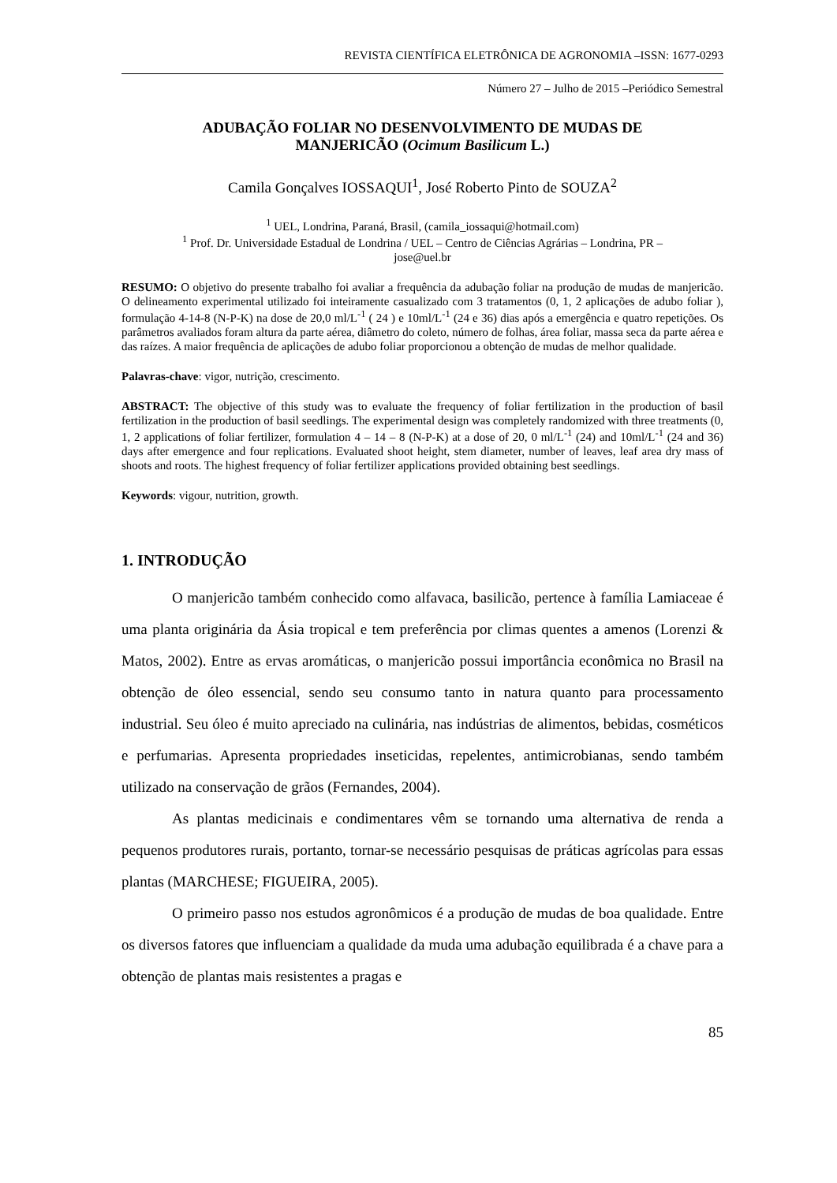REVISTA CIENTÍFICA ELETRÔNICA DE AGRONOMIA –ISSN: 1677-0293
Número 27 – Julho de 2015 –Periódico Semestral
ADUBAÇÃO FOLIAR NO DESENVOLVIMENTO DE MUDAS DE
MANJERICÃO (Ocimum Basilicum L.)
Camila Gonçalves IOSSAQUI<sup>1</sup>, José Roberto Pinto de SOUZA<sup>2</sup>
<sup>1</sup> UEL, Londrina, Paraná, Brasil, (camila_iossaqui@hotmail.com)
<sup>1</sup> Prof. Dr. Universidade Estadual de Londrina / UEL – Centro de Ciências Agrárias – Londrina, PR –
jose@uel.br
RESUMO: O objetivo do presente trabalho foi avaliar a frequência da adubação foliar na produção de mudas de manjericão. O delineamento experimental utilizado foi inteiramente casualizado com 3 tratamentos (0, 1, 2 aplicações de adubo foliar ), formulação 4-14-8 (N-P-K) na dose de 20,0 ml/L<sup>-1</sup> ( 24 ) e 10ml/L<sup>-1</sup> (24 e 36) dias após a emergência e quatro repetições. Os parâmetros avaliados foram altura da parte aérea, diâmetro do coleto, número de folhas, área foliar, massa seca da parte aérea e das raízes. A maior frequência de aplicações de adubo foliar proporcionou a obtenção de mudas de melhor qualidade.
Palavras-chave: vigor, nutrição, crescimento.
ABSTRACT: The objective of this study was to evaluate the frequency of foliar fertilization in the production of basil fertilization in the production of basil seedlings. The experimental design was completely randomized with three treatments (0, 1, 2 applications of foliar fertilizer, formulation 4 – 14 – 8 (N-P-K) at a dose of 20, 0 ml/L<sup>-1</sup> (24) and 10ml/L<sup>-1</sup> (24 and 36) days after emergence and four replications. Evaluated shoot height, stem diameter, number of leaves, leaf area dry mass of shoots and roots. The highest frequency of foliar fertilizer applications provided obtaining best seedlings.
Keywords: vigour, nutrition, growth.
1. INTRODUÇÃO
O manjericão também conhecido como alfavaca, basilicão, pertence à família Lamiaceae é uma planta originária da Ásia tropical e tem preferência por climas quentes a amenos (Lorenzi & Matos, 2002). Entre as ervas aromáticas, o manjericão possui importância econômica no Brasil na obtenção de óleo essencial, sendo seu consumo tanto in natura quanto para processamento industrial. Seu óleo é muito apreciado na culinária, nas indústrias de alimentos, bebidas, cosméticos e perfumarias. Apresenta propriedades inseticidas, repelentes, antimicrobianas, sendo também utilizado na conservação de grãos (Fernandes, 2004).
As plantas medicinais e condimentares vêm se tornando uma alternativa de renda a pequenos produtores rurais, portanto, tornar-se necessário pesquisas de práticas agrícolas para essas plantas (MARCHESE; FIGUEIRA, 2005).
O primeiro passo nos estudos agronômicos é a produção de mudas de boa qualidade. Entre os diversos fatores que influenciam a qualidade da muda uma adubação equilibrada é a chave para a obtenção de plantas mais resistentes a pragas e
85